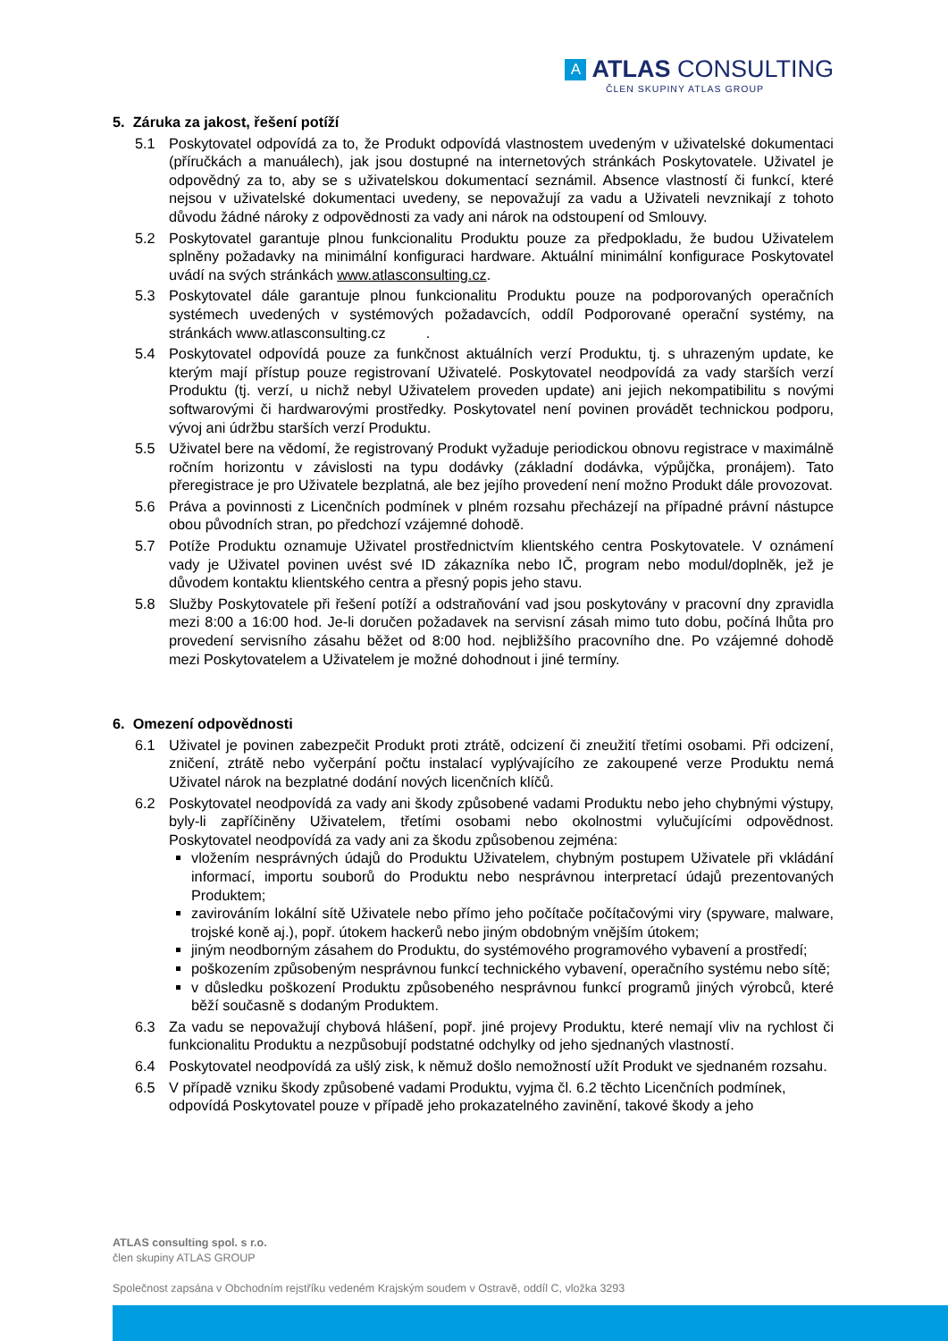A ATLAS CONSULTING
ČLEN SKUPINY ATLAS GROUP
5. Záruka za jakost, řešení potíží
5.1 Poskytovatel odpovídá za to, že Produkt odpovídá vlastnostem uvedeným v uživatelské dokumentaci (příručkách a manuálech), jak jsou dostupné na internetových stránkách Poskytovatele. Uživatel je odpovědný za to, aby se s uživatelskou dokumentací seznámil. Absence vlastností či funkcí, které nejsou v uživatelské dokumentaci uvedeny, se nepovažují za vadu a Uživateli nevznikají z tohoto důvodu žádné nároky z odpovědnosti za vady ani nárok na odstoupení od Smlouvy.
5.2 Poskytovatel garantuje plnou funkcionalitu Produktu pouze za předpokladu, že budou Uživatelem splněny požadavky na minimální konfiguraci hardware. Aktuální minimální konfigurace Poskytovatel uvádí na svých stránkách www.atlasconsulting.cz.
5.3 Poskytovatel dále garantuje plnou funkcionalitu Produktu pouze na podporovaných operačních systémech uvedených v systémových požadavcích, oddíl Podporované operační systémy, na stránkách www.atlasconsulting.cz .
5.4 Poskytovatel odpovídá pouze za funkčnost aktuálních verzí Produktu, tj. s uhrazeným update, ke kterým mají přístup pouze registrovaní Uživatelé. Poskytovatel neodpovídá za vady starších verzí Produktu (tj. verzí, u nichž nebyl Uživatelem proveden update) ani jejich nekompatibilitu s novými softwarovými či hardwarovými prostředky. Poskytovatel není povinen provádět technickou podporu, vývoj ani údržbu starších verzí Produktu.
5.5 Uživatel bere na vědomí, že registrovaný Produkt vyžaduje periodickou obnovu registrace v maximálně ročním horizontu v závislosti na typu dodávky (základní dodávka, výpůjčka, pronájem). Tato přeregistrace je pro Uživatele bezplatná, ale bez jejího provedení není možno Produkt dále provozovat.
5.6 Práva a povinnosti z Licenčních podmínek v plném rozsahu přecházejí na případné právní nástupce obou původních stran, po předchozí vzájemné dohodě.
5.7 Potíže Produktu oznamuje Uživatel prostřednictvím klientského centra Poskytovatele. V oznámení vady je Uživatel povinen uvést své ID zákazníka nebo IČ, program nebo modul/doplněk, jež je důvodem kontaktu klientského centra a přesný popis jeho stavu.
5.8 Služby Poskytovatele při řešení potíží a odstraňování vad jsou poskytovány v pracovní dny zpravidla mezi 8:00 a 16:00 hod. Je-li doručen požadavek na servisní zásah mimo tuto dobu, počíná lhůta pro provedení servisního zásahu běžet od 8:00 hod. nejbližšího pracovního dne. Po vzájemné dohodě mezi Poskytovatelem a Uživatelem je možné dohodnout i jiné termíny.
6. Omezení odpovědnosti
6.1 Uživatel je povinen zabezpečit Produkt proti ztrátě, odcizení či zneužití třetími osobami. Při odcizení, zničení, ztrátě nebo vyčerpání počtu instalací vyplývajícího ze zakoupené verze Produktu nemá Uživatel nárok na bezplatné dodání nových licenčních klíčů.
6.2 Poskytovatel neodpovídá za vady ani škody způsobené vadami Produktu nebo jeho chybnými výstupy, byly-li zapříčiněny Uživatelem, třetími osobami nebo okolnostmi vylučujícími odpovědnost. Poskytovatel neodpovídá za vady ani za škodu způsobenou zejména:
vložením nesprávných údajů do Produktu Uživatelem, chybným postupem Uživatele při vkládání informací, importu souborů do Produktu nebo nesprávnou interpretací údajů prezentovaných Produktem;
zavirováním lokální sítě Uživatele nebo přímo jeho počítače počítačovými viry (spyware, malware, trojské koně aj.), popř. útokem hackerů nebo jiným obdobným vnějším útokem;
jiným neodborným zásahem do Produktu, do systémového programového vybavení a prostředí;
poškozením způsobeným nesprávnou funkcí technického vybavení, operačního systému nebo sítě;
v důsledku poškození Produktu způsobeného nesprávnou funkcí programů jiných výrobců, které běží současně s dodaným Produktem.
6.3 Za vadu se nepovažují chybová hlášení, popř. jiné projevy Produktu, které nemají vliv na rychlost či funkcionalitu Produktu a nezpůsobují podstatné odchylky od jeho sjednaných vlastností.
6.4 Poskytovatel neodpovídá za ušlý zisk, k němuž došlo nemožností užít Produkt ve sjednaném rozsahu.
6.5 V případě vzniku škody způsobené vadami Produktu, vyjma čl. 6.2 těchto Licenčních podmínek, odpovídá Poskytovatel pouze v případě jeho prokazatelného zavinění, takové škody a jeho
ATLAS consulting spol. s r.o.
člen skupiny ATLAS GROUP
Společnost zapsána v Obchodním rejstříku vedeném Krajským soudem v Ostravě, oddíl C, vložka 3293